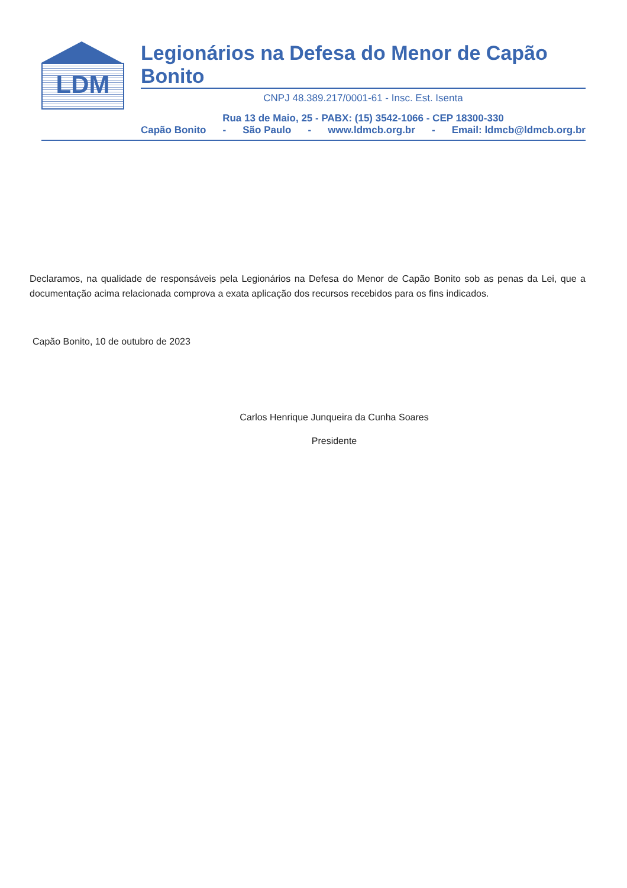LDM
Legionários na Defesa do Menor de Capão Bonito
CNPJ 48.389.217/0001-61 - Insc. Est. Isenta
Rua 13 de Maio, 25 - PABX: (15) 3542-1066 - CEP 18300-330
Capão Bonito - São Paulo - www.ldmcb.org.br - Email: ldmcb@ldmcb.org.br
Declaramos, na qualidade de responsáveis pela Legionários na Defesa do Menor de Capão Bonito sob as penas da Lei, que a documentação acima relacionada comprova a exata aplicação dos recursos recebidos para os fins indicados.
Capão Bonito, 10 de outubro de 2023
Carlos Henrique Junqueira da Cunha Soares
Presidente